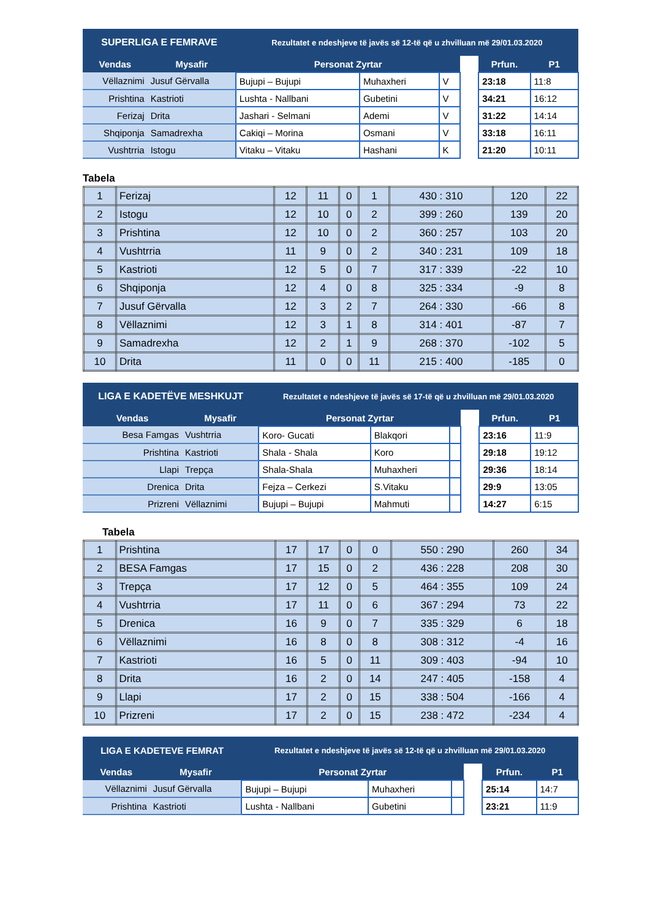| SUPERLIGA E FEMRAVE | | Rezultatet e ndeshjeve të javës së 12-të që u zhvilluan më 29/01.03.2020 | | | | | |
| --- | --- | --- | --- | --- | --- | --- | --- |
| Vendas | Mysafir | Personat Zyrtar | | | | Prfun. | P1 |
| Vëllaznimi | Jusuf Gërvalla | Bujupi – Bujupi | Muhaxheri | V | | 23:18 | 11:8 |
| Prishtina | Kastrioti | Lushta - Nallbani | Gubetini | V | | 34:21 | 16:12 |
| Ferizaj | Drita | Jashari - Selmani | Ademi | V | | 31:22 | 14:14 |
| Shqiponja | Samadrexha | Cakiqi – Morina | Osmani | V | | 33:18 | 16:11 |
| Vushtrria | Istogu | Vitaku – Vitaku | Hashani | K | | 21:20 | 10:11 |
Tabela
| 1 | Ferizaj | 12 | 11 | 0 | 1 | 430 : 310 | 120 | 22 |
| 2 | Istogu | 12 | 10 | 0 | 2 | 399 : 260 | 139 | 20 |
| 3 | Prishtina | 12 | 10 | 0 | 2 | 360 : 257 | 103 | 20 |
| 4 | Vushtrria | 11 | 9 | 0 | 2 | 340 : 231 | 109 | 18 |
| 5 | Kastrioti | 12 | 5 | 0 | 7 | 317 : 339 | -22 | 10 |
| 6 | Shqiponja | 12 | 4 | 0 | 8 | 325 : 334 | -9 | 8 |
| 7 | Jusuf Gërvalla | 12 | 3 | 2 | 7 | 264 : 330 | -66 | 8 |
| 8 | Vëllaznimi | 12 | 3 | 1 | 8 | 314 : 401 | -87 | 7 |
| 9 | Samadrexha | 12 | 2 | 1 | 9 | 268 : 370 | -102 | 5 |
| 10 | Drita | 11 | 0 | 0 | 11 | 215 : 400 | -185 | 0 |
| LIGA E KADETËVE MESHKUJT | | Rezultatet e ndeshjeve të javës së 17-të që u zhvilluan më 29/01.03.2020 | | | | | |
| --- | --- | --- | --- | --- | --- | --- | --- |
| Vendas | Mysafir | Personat Zyrtar | | | | Prfun. | P1 |
| Besa Famgas | Vushtrria | Koro- Gucati | Blakqori | | | 23:16 | 11:9 |
| Prishtina | Kastrioti | Shala - Shala | Koro | | | 29:18 | 19:12 |
| Llapi | Trepça | Shala-Shala | Muhaxheri | | | 29:36 | 18:14 |
| Drenica | Drita | Fejza – Cerkezi | S.Vitaku | | | 29:9 | 13:05 |
| Prizreni | Vëllaznimi | Bujupi – Bujupi | Mahmuti | | | 14:27 | 6:15 |
Tabela
| 1 | Prishtina | 17 | 17 | 0 | 0 | 550 : 290 | 260 | 34 |
| 2 | BESA Famgas | 17 | 15 | 0 | 2 | 436 : 228 | 208 | 30 |
| 3 | Trepça | 17 | 12 | 0 | 5 | 464 : 355 | 109 | 24 |
| 4 | Vushtrria | 17 | 11 | 0 | 6 | 367 : 294 | 73 | 22 |
| 5 | Drenica | 16 | 9 | 0 | 7 | 335 : 329 | 6 | 18 |
| 6 | Vëllaznimi | 16 | 8 | 0 | 8 | 308 : 312 | -4 | 16 |
| 7 | Kastrioti | 16 | 5 | 0 | 11 | 309 : 403 | -94 | 10 |
| 8 | Drita | 16 | 2 | 0 | 14 | 247 : 405 | -158 | 4 |
| 9 | Llapi | 17 | 2 | 0 | 15 | 338 : 504 | -166 | 4 |
| 10 | Prizreni | 17 | 2 | 0 | 15 | 238 : 472 | -234 | 4 |
| LIGA E KADETEVE FEMRAT | | Rezultatet e ndeshjeve të javës së 12-të që u zhvilluan më 29/01.03.2020 | | | | | |
| --- | --- | --- | --- | --- | --- | --- | --- |
| Vendas | Mysafir | Personat Zyrtar | | | | Prfun. | P1 |
| Vëllaznimi | Jusuf Gërvalla | Bujupi – Bujupi | Muhaxheri | | | 25:14 | 14:7 |
| Prishtina | Kastrioti | Lushta - Nallbani | Gubetini | | | 23:21 | 11:9 |